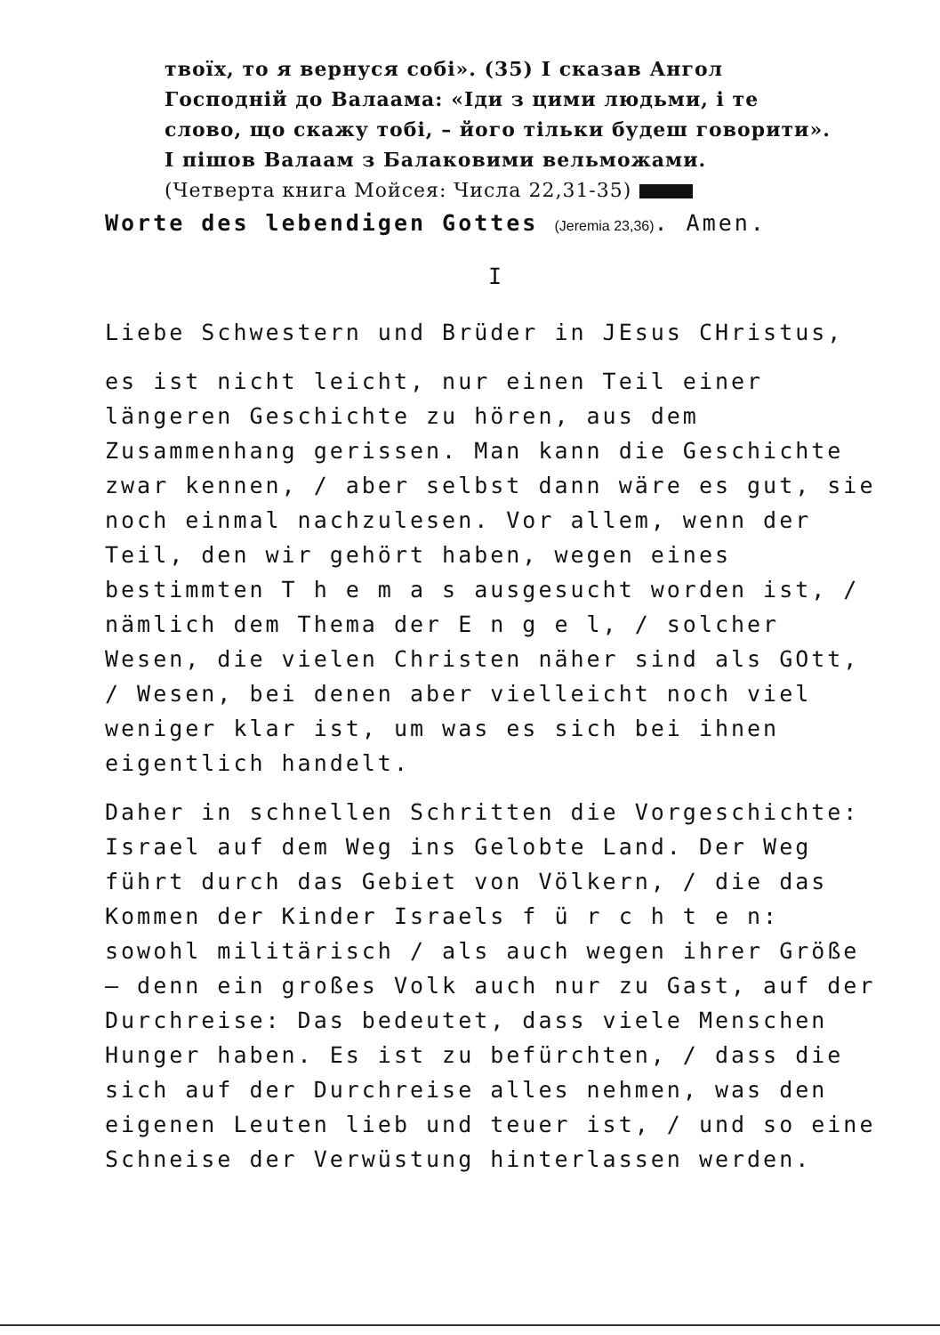твоїх, то я вернуся собі». (35) І сказав Ангол Господній до Валаама: «Іди з цими людьми, і те слово, що скажу тобі, – його тільки будеш говорити». І пішов Валаам з Балаковими вельможами.
(Четверта книга Мойсея: Числа 22,31-35)
Worte des lebendigen Gottes (Jeremia 23,36). Amen.
I
Liebe Schwestern und Brüder in JEsus CHristus,
es ist nicht leicht, nur einen Teil einer längeren Geschichte zu hören, aus dem Zusammenhang gerissen. Man kann die Geschichte zwar kennen, / aber selbst dann wäre es gut, sie noch einmal nachzulesen. Vor allem, wenn der Teil, den wir gehört haben, wegen eines bestimmten T h e m a s ausgesucht worden ist, / nämlich dem Thema der E n g e l, / solcher Wesen, die vielen Christen näher sind als GOtt, / Wesen, bei denen aber vielleicht noch viel weniger klar ist, um was es sich bei ihnen eigentlich handelt.
Daher in schnellen Schritten die Vorgeschichte: Israel auf dem Weg ins Gelobte Land. Der Weg führt durch das Gebiet von Völkern, / die das Kommen der Kinder Israels f ü r c h t e n: sowohl militärisch / als auch wegen ihrer Größe – denn ein großes Volk auch nur zu Gast, auf der Durchreise: Das bedeutet, dass viele Menschen Hunger haben. Es ist zu befürchten, / dass die sich auf der Durchreise alles nehmen, was den eigenen Leuten lieb und teuer ist, / und so eine Schneise der Verwüstung hinterlassen werden.